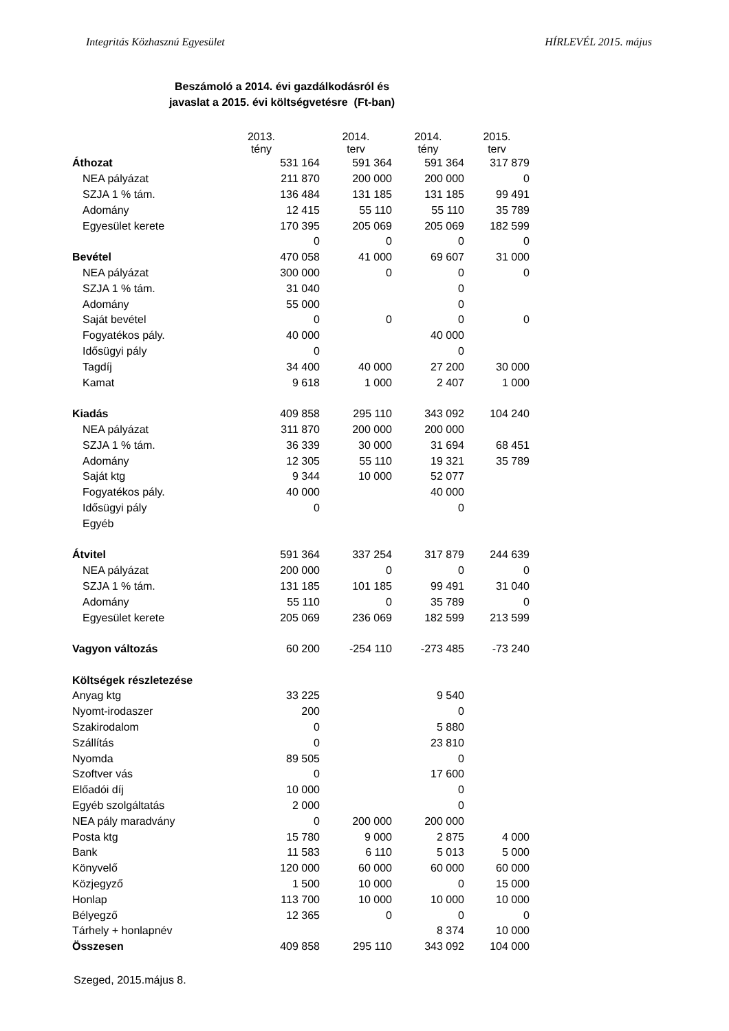Integritás Közhasznú Egyesület HÍRLEVÉL 2015. május
Beszámoló a 2014. évi gazdálkodásról és
javaslat a 2015. évi költségvetésre (Ft-ban)
| | 2013. tény | 2014. terv | 2014. tény | 2015. terv |
| Áthozat | 531 164 | 591 364 | 591 364 | 317 879 |
| NEA pályázat | 211 870 | 200 000 | 200 000 | 0 |
| SZJA 1 % tám. | 136 484 | 131 185 | 131 185 | 99 491 |
| Adomány | 12 415 | 55 110 | 55 110 | 35 789 |
| Egyesület kerete | 170 395 | 205 069 | 205 069 | 182 599 |
| | 0 | 0 | 0 | 0 |
| Bevétel | 470 058 | 41 000 | 69 607 | 31 000 |
| NEA pályázat | 300 000 | 0 | 0 | 0 |
| SZJA 1 % tám. | 31 040 | | 0 | |
| Adomány | 55 000 | | 0 | |
| Saját bevétel | 0 | 0 | 0 | 0 |
| Fogyatékos pály. | 40 000 | | 40 000 | |
| Idősügyi pály | 0 | | 0 | |
| Tagdíj | 34 400 | 40 000 | 27 200 | 30 000 |
| Kamat | 9 618 | 1 000 | 2 407 | 1 000 |
| Kiadás | 409 858 | 295 110 | 343 092 | 104 240 |
| NEA pályázat | 311 870 | 200 000 | 200 000 | |
| SZJA 1 % tám. | 36 339 | 30 000 | 31 694 | 68 451 |
| Adomány | 12 305 | 55 110 | 19 321 | 35 789 |
| Saját ktg | 9 344 | 10 000 | 52 077 | |
| Fogyatékos pály. | 40 000 | | 40 000 | |
| Idősügyi pály | 0 | | 0 | |
| Egyéb | | | | |
| Átvitel | 591 364 | 337 254 | 317 879 | 244 639 |
| NEA pályázat | 200 000 | 0 | 0 | 0 |
| SZJA 1 % tám. | 131 185 | 101 185 | 99 491 | 31 040 |
| Adomány | 55 110 | 0 | 35 789 | 0 |
| Egyesület kerete | 205 069 | 236 069 | 182 599 | 213 599 |
| Vagyon változás | 60 200 | -254 110 | -273 485 | -73 240 |
| Költségek részletezése | | | | |
| Anyag ktg | 33 225 | | 9 540 | |
| Nyomt-irodaszer | 200 | | 0 | |
| Szakirodalom | 0 | | 5 880 | |
| Szállítás | 0 | | 23 810 | |
| Nyomda | 89 505 | | 0 | |
| Szoftver vás | 0 | | 17 600 | |
| Előadói díj | 10 000 | | 0 | |
| Egyéb szolgáltatás | 2 000 | | 0 | |
| NEA pály maradvány | 0 | 200 000 | 200 000 | |
| Posta ktg | 15 780 | 9 000 | 2 875 | 4 000 |
| Bank | 11 583 | 6 110 | 5 013 | 5 000 |
| Könyvelő | 120 000 | 60 000 | 60 000 | 60 000 |
| Közjegyző | 1 500 | 10 000 | 0 | 15 000 |
| Honlap | 113 700 | 10 000 | 10 000 | 10 000 |
| Bélyegző | 12 365 | 0 | 0 | 0 |
| Tárhely + honlapnév | | | 8 374 | 10 000 |
| Összesen | 409 858 | 295 110 | 343 092 | 104 000 |
Szeged, 2015.május 8.